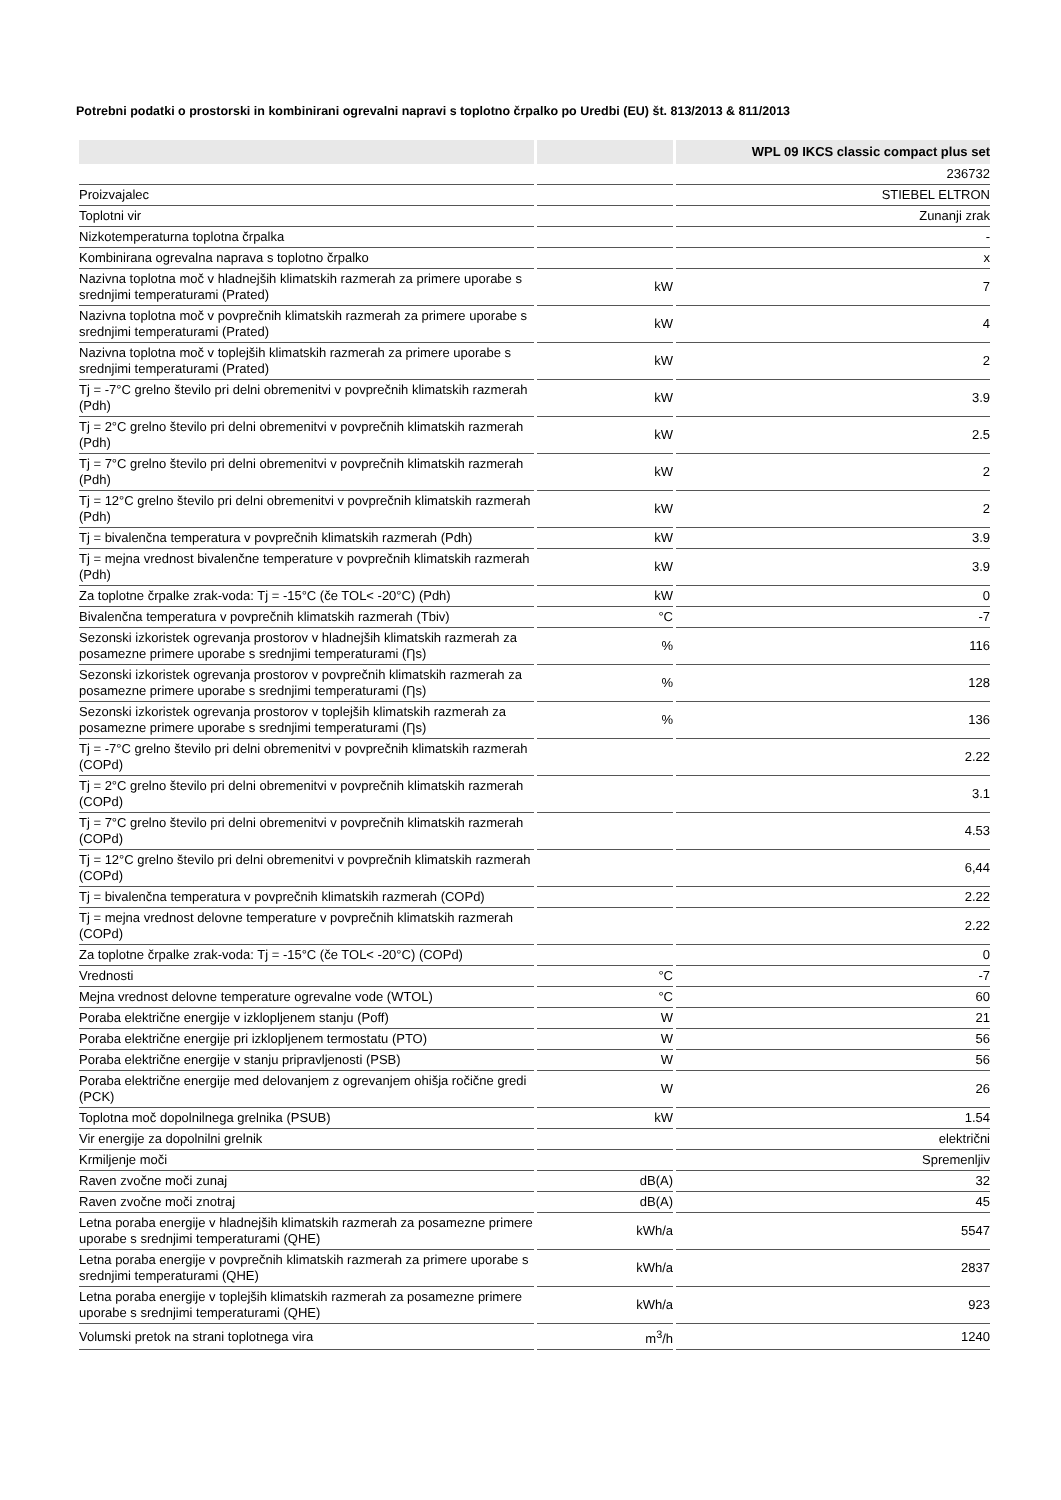Potrebni podatki o prostorski in kombinirani ogrevalni napravi s toplotno črpalko po Uredbi (EU) št. 813/2013 & 811/2013
| | | WPL 09 IKCS classic compact plus set |
| --- | --- | --- |
| | | 236732 |
| Proizvajalec | | STIEBEL ELTRON |
| Toplotni vir | | Zunanji zrak |
| Nizkotemperaturna toplotna črpalka | | - |
| Kombinirana ogrevalna naprava s toplotno črpalko | | x |
| Nazivna toplotna moč v hladnejših klimatskih razmerah za primere uporabe s srednjimi temperaturami (Prated) | kW | 7 |
| Nazivna toplotna moč v povprečnih klimatskih razmerah za primere uporabe s srednjimi temperaturami (Prated) | kW | 4 |
| Nazivna toplotna moč v toplejših klimatskih razmerah za primere uporabe s srednjimi temperaturami (Prated) | kW | 2 |
| Tj = -7°C grelno število pri delni obremenitvi v povprečnih klimatskih razmerah (Pdh) | kW | 3.9 |
| Tj = 2°C grelno število pri delni obremenitvi v povprečnih klimatskih razmerah (Pdh) | kW | 2.5 |
| Tj = 7°C grelno število pri delni obremenitvi v povprečnih klimatskih razmerah (Pdh) | kW | 2 |
| Tj = 12°C grelno število pri delni obremenitvi v povprečnih klimatskih razmerah (Pdh) | kW | 2 |
| Tj = bivalenčna temperatura v povprečnih klimatskih razmerah (Pdh) | kW | 3.9 |
| Tj = mejna vrednost bivalenčne temperature v povprečnih klimatskih razmerah (Pdh) | kW | 3.9 |
| Za toplotne črpalke zrak-voda: Tj = -15°C (če TOL< -20°C) (Pdh) | kW | 0 |
| Bivalenčna temperatura v povprečnih klimatskih razmerah (Tbiv) | °C | -7 |
| Sezonski izkoristek ogrevanja prostorov v hladnejših klimatskih razmerah za posamezne primere uporabe s srednjimi temperaturami (Ƞs) | % | 116 |
| Sezonski izkoristek ogrevanja prostorov v povprečnih klimatskih razmerah za posamezne primere uporabe s srednjimi temperaturami (Ƞs) | % | 128 |
| Sezonski izkoristek ogrevanja prostorov v toplejših klimatskih razmerah za posamezne primere uporabe s srednjimi temperaturami (Ƞs) | % | 136 |
| Tj = -7°C grelno število pri delni obremenitvi v povprečnih klimatskih razmerah (COPd) | | 2.22 |
| Tj = 2°C grelno število pri delni obremenitvi v povprečnih klimatskih razmerah (COPd) | | 3.1 |
| Tj = 7°C grelno število pri delni obremenitvi v povprečnih klimatskih razmerah (COPd) | | 4.53 |
| Tj = 12°C grelno število pri delni obremenitvi v povprečnih klimatskih razmerah (COPd) | | 6,44 |
| Tj = bivalenčna temperatura v povprečnih klimatskih razmerah (COPd) | | 2.22 |
| Tj = mejna vrednost delovne temperature v povprečnih klimatskih razmerah (COPd) | | 2.22 |
| Za toplotne črpalke zrak-voda: Tj = -15°C (če TOL< -20°C) (COPd) | | 0 |
| Vrednosti | °C | -7 |
| Mejna vrednost delovne temperature ogrevalne vode (WTOL) | °C | 60 |
| Poraba električne energije v izklopljenem stanju (Poff) | W | 21 |
| Poraba električne energije pri izklopljenem termostatu (PTO) | W | 56 |
| Poraba električne energije v stanju pripravljenosti (PSB) | W | 56 |
| Poraba električne energije med delovanjem z ogrevanjem ohišja ročične gredi (PCK) | W | 26 |
| Toplotna moč dopolnilnega grelnika (PSUB) | kW | 1.54 |
| Vir energije za dopolnilni grelnik | | električni |
| Krmiljenje moči | | Spremenljiv |
| Raven zvočne moči zunaj | dB(A) | 32 |
| Raven zvočne moči znotraj | dB(A) | 45 |
| Letna poraba energije v hladnejših klimatskih razmerah za posamezne primere uporabe s srednjimi temperaturami (QHE) | kWh/a | 5547 |
| Letna poraba energije v povprečnih klimatskih razmerah za primere uporabe s srednjimi temperaturami (QHE) | kWh/a | 2837 |
| Letna poraba energije v toplejših klimatskih razmerah za posamezne primere uporabe s srednjimi temperaturami (QHE) | kWh/a | 923 |
| Volumski pretok na strani toplotnega vira | m<sup>3</sup>/h | 1240 |